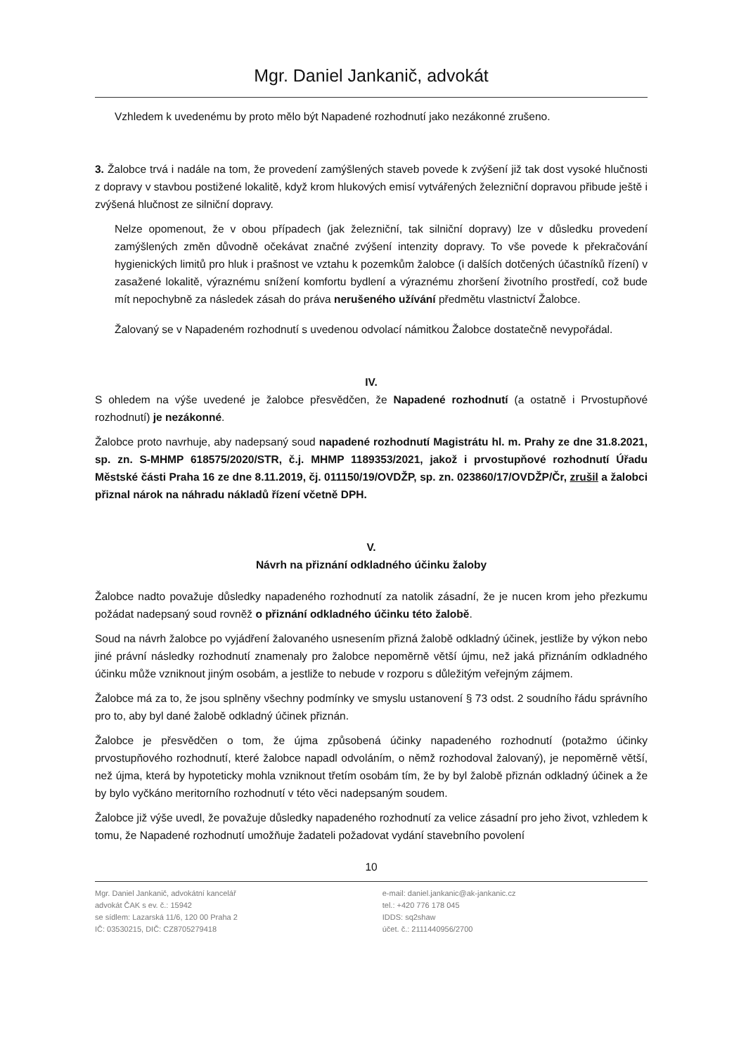Mgr. Daniel Jankanič, advokát
Vzhledem k uvedenému by proto mělo být Napadené rozhodnutí jako nezákonné zrušeno.
3. Žalobce trvá i nadále na tom, že provedení zamýšlených staveb povede k zvýšení již tak dost vysoké hlučnosti z dopravy v stavbou postižené lokalitě, když krom hlukových emisí vytvářených železniční dopravou přibude ještě i zvýšená hlučnost ze silniční dopravy.
Nelze opomenout, že v obou případech (jak železniční, tak silniční dopravy) lze v důsledku provedení zamýšlených změn důvodně očekávat značné zvýšení intenzity dopravy. To vše povede k překračování hygienických limitů pro hluk i prašnost ve vztahu k pozemkům žalobce (i dalších dotčených účastníků řízení) v zasažené lokalitě, výraznému snížení komfortu bydlení a výraznému zhoršení životního prostředí, což bude mít nepochybně za následek zásah do práva nerušeného užívání předmětu vlastnictví Žalobce.
Žalovaný se v Napadeném rozhodnutí s uvedenou odvolací námitkou Žalobce dostatečně nevypořádal.
IV.
S ohledem na výše uvedené je žalobce přesvědčen, že Napadené rozhodnutí (a ostatně i Prvostupňové rozhodnutí) je nezákonné.
Žalobce proto navrhuje, aby nadepsaný soud napadené rozhodnutí Magistrátu hl. m. Prahy ze dne 31.8.2021, sp. zn. S-MHMP 618575/2020/STR, č.j. MHMP 1189353/2021, jakož i prvostupňové rozhodnutí Úřadu Městské části Praha 16 ze dne 8.11.2019, čj. 011150/19/OVDŽP, sp. zn. 023860/17/OVDŽP/Čr, zrušil a žalobci přiznal nárok na náhradu nákladů řízení včetně DPH.
V.
Návrh na přiznání odkladného účinku žaloby
Žalobce nadto považuje důsledky napadeného rozhodnutí za natolik zásadní, že je nucen krom jeho přezkumu požádat nadepsaný soud rovněž o přiznání odkladného účinku této žalobě.
Soud na návrh žalobce po vyjádření žalovaného usnesením přizná žalobě odkladný účinek, jestliže by výkon nebo jiné právní následky rozhodnutí znamenaly pro žalobce nepoměrně větší újmu, než jaká přiznáním odkladného účinku může vzniknout jiným osobám, a jestliže to nebude v rozporu s důležitým veřejným zájmem.
Žalobce má za to, že jsou splněny všechny podmínky ve smyslu ustanovení § 73 odst. 2 soudního řádu správního pro to, aby byl dané žalobě odkladný účinek přiznán.
Žalobce je přesvědčen o tom, že újma způsobená účinky napadeného rozhodnutí (potažmo účinky prvostupňového rozhodnutí, které žalobce napadl odvoláním, o němž rozhodoval žalovaný), je nepoměrně větší, než újma, která by hypoteticky mohla vzniknout třetím osobám tím, že by byl žalobě přiznán odkladný účinek a že by bylo vyčkáno meritorního rozhodnutí v této věci nadepsaným soudem.
Žalobce již výše uvedl, že považuje důsledky napadeného rozhodnutí za velice zásadní pro jeho život, vzhledem k tomu, že Napadené rozhodnutí umožňuje žadateli požadovat vydání stavebního povolení
10
Mgr. Daniel Jankanič, advokátní kancelář
advokát ČAK s ev. č.: 15942
se sídlem: Lazarská 11/6, 120 00 Praha 2
IČ: 03530215, DIČ: CZ8705279418
e-mail: daniel.jankanic@ak-jankanic.cz
tel.: +420 776 178 045
IDDS: sq2shaw
účet. č.: 2111440956/2700